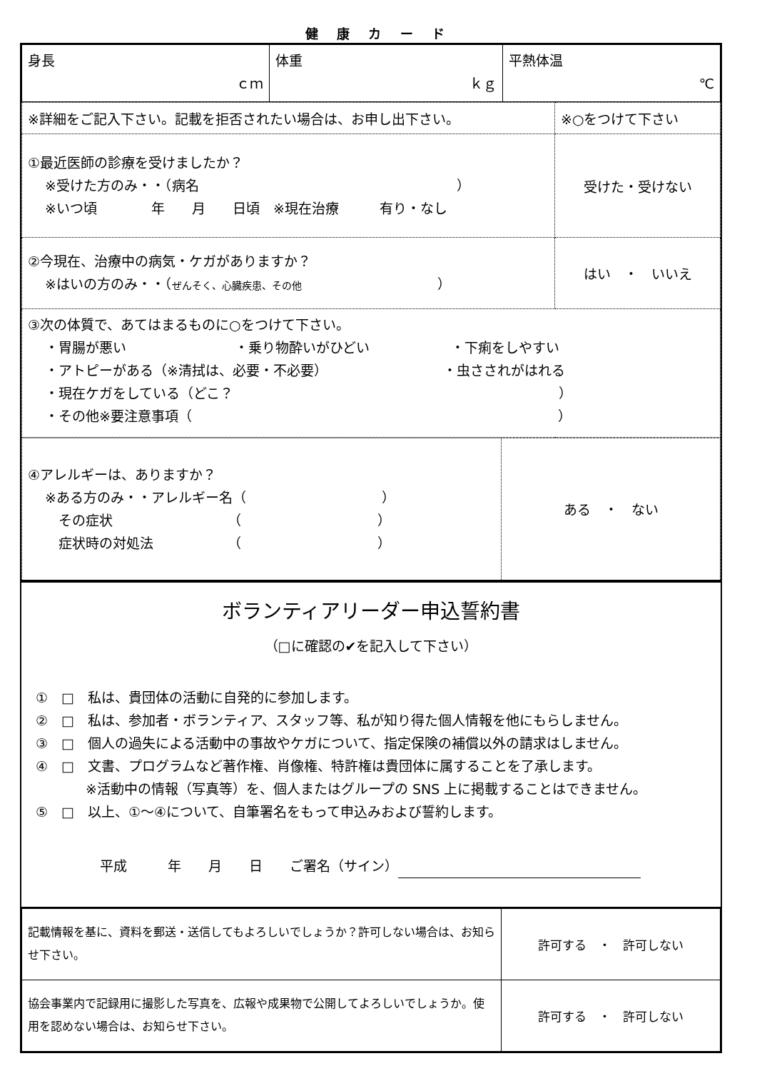健 康 カ ー ド
| 身長 ｃｍ | 体重 ｋｇ | 平熱体温 ℃ |
| ※詳細をご記入下さい。記載を拒否されたい場合は、お申し出下さい。 | ※○をつけて下さい |
| ①最近医師の診療を受けましたか？ ※受けた方のみ・・（病名 ） ※いつ頃 年 月 日頃 ※現在治療 有り・なし | 受けた・受けない |
| ②今現在、治療中の病気・ケガがありますか？ ※はいの方のみ・・（ ぜんそく、心臓疾患、その他 ） | はい ・ いいえ |
| ③次の体質で、あてはまるものに○をつけて下さい。 ・胃腸が悪い ・乗り物酔いがひどい ・下痢をしやすい ・アトピーがある（※清拭は、必要・不必要） ・虫さされがはれる ・現在ケガをしている（どこ？ ） ・その他※要注意事項（ ） | |
| ④アレルギーは、ありますか？ ※ある方のみ・・アレルギー名（ ） その症状 （ ） 症状時の対処法 （ ） | ある ・ ない |
ボランティアリーダー申込誓約書
（□に確認の✔を記入して下さい）
①　□　私は、貴団体の活動に自発的に参加します。
②　□　私は、参加者・ボランティア、スタッフ等、私が知り得た個人情報を他にもらしません。
③　□　個人の過失による活動中の事故やケガについて、指定保険の補償以外の請求はしません。
④　□　文書、プログラムなど著作権、肖像権、特許権は貴団体に属することを了承します。
※活動中の情報（写真等）を、個人またはグループの SNS 上に掲載することはできません。
⑤　□　以上、①～④について、自筆署名をもって申込みおよび誓約します。
平成　　　年　　月　　日　　ご署名（サイン）
| 記載情報を基に、資料を郵送・送信してもよろしいでしょうか？許可しない場合は、お知らせ下さい。 | 許可する ・ 許可しない |
| 協会事業内で記録用に撮影した写真を、広報や成果物で公開してよろしいでしょうか。使用を認めない場合は、お知らせ下さい。 | 許可する ・ 許可しない |